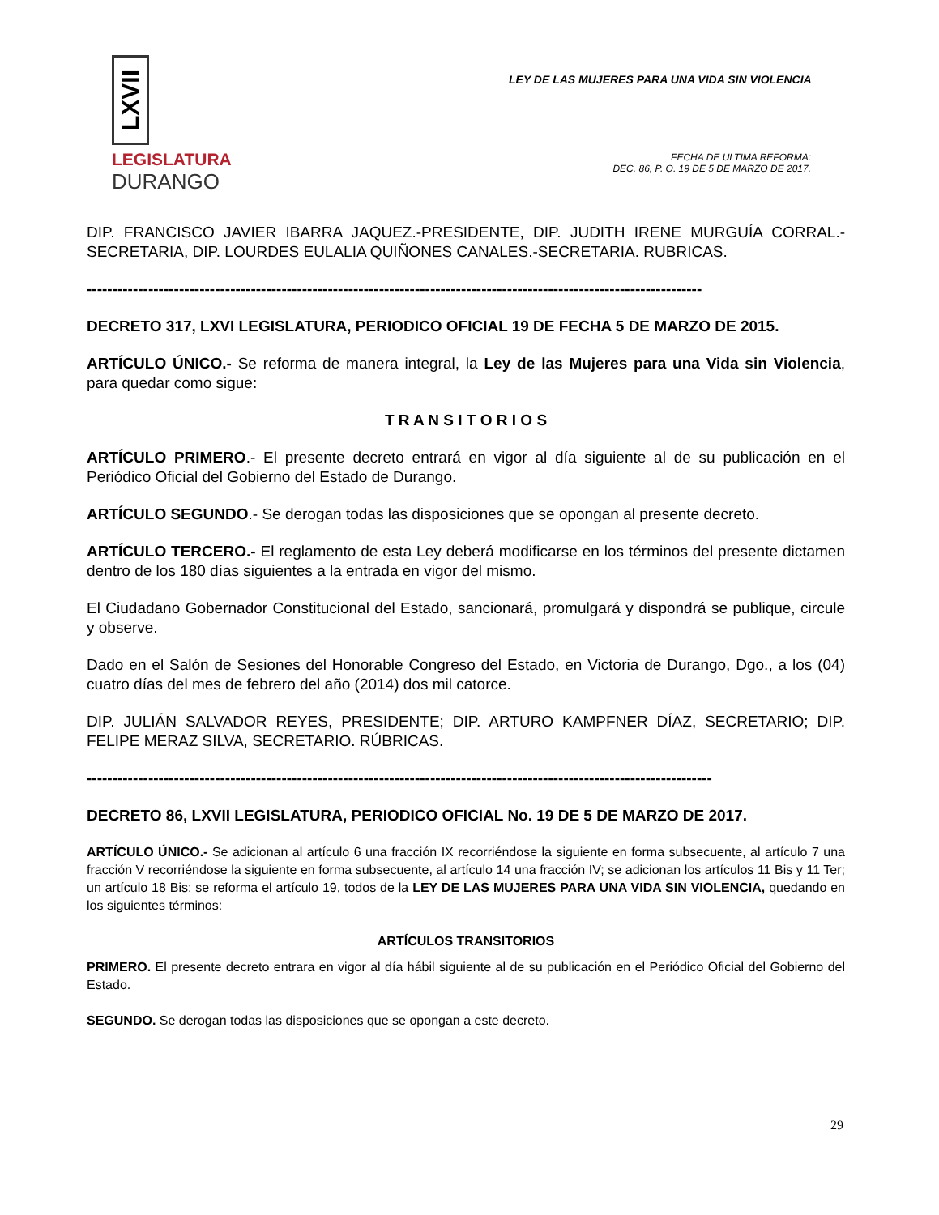LXVII
LEGISLATURA
DURANGO
LEY DE LAS MUJERES PARA UNA VIDA SIN VIOLENCIA
FECHA DE ULTIMA REFORMA:
DEC. 86, P. O. 19 DE 5 DE MARZO DE 2017.
DIP. FRANCISCO JAVIER IBARRA JAQUEZ.-PRESIDENTE, DIP. JUDITH IRENE MURGUÍA CORRAL.- SECRETARIA, DIP. LOURDES EULALIA QUIÑONES CANALES.-SECRETARIA. RUBRICAS.
------------------------------------------------------------------------------------------------------------------------
DECRETO 317, LXVI LEGISLATURA, PERIODICO OFICIAL 19 DE FECHA 5 DE MARZO DE 2015.
ARTÍCULO ÚNICO.- Se reforma de manera integral, la Ley de las Mujeres para una Vida sin Violencia, para quedar como sigue:
T R A N S I T O R I O S
ARTÍCULO PRIMERO.- El presente decreto entrará en vigor al día siguiente al de su publicación en el Periódico Oficial del Gobierno del Estado de Durango.
ARTÍCULO SEGUNDO.- Se derogan todas las disposiciones que se opongan al presente decreto.
ARTÍCULO TERCERO.- El reglamento de esta Ley deberá modificarse en los términos del presente dictamen dentro de los 180 días siguientes a la entrada en vigor del mismo.
El Ciudadano Gobernador Constitucional del Estado, sancionará, promulgará y dispondrá se publique, circule y observe.
Dado en el Salón de Sesiones del Honorable Congreso del Estado, en Victoria de Durango, Dgo., a los (04) cuatro días del mes de febrero del año (2014) dos mil catorce.
DIP. JULIÁN SALVADOR REYES, PRESIDENTE; DIP. ARTURO KAMPFNER DÍAZ, SECRETARIO; DIP. FELIPE MERAZ SILVA, SECRETARIO. RÚBRICAS.
--------------------------------------------------------------------------------------------------------------------------
DECRETO 86, LXVII LEGISLATURA, PERIODICO OFICIAL No. 19 DE 5 DE MARZO DE 2017.
ARTÍCULO ÚNICO.- Se adicionan al artículo 6 una fracción IX recorriéndose la siguiente en forma subsecuente, al artículo 7 una fracción V recorriéndose la siguiente en forma subsecuente, al artículo 14 una fracción IV; se adicionan los artículos 11 Bis y 11 Ter; un artículo 18 Bis; se reforma el artículo 19, todos de la LEY DE LAS MUJERES PARA UNA VIDA SIN VIOLENCIA, quedando en los siguientes términos:
ARTÍCULOS TRANSITORIOS
PRIMERO. El presente decreto entrara en vigor al día hábil siguiente al de su publicación en el Periódico Oficial del Gobierno del Estado.
SEGUNDO. Se derogan todas las disposiciones que se opongan a este decreto.
29